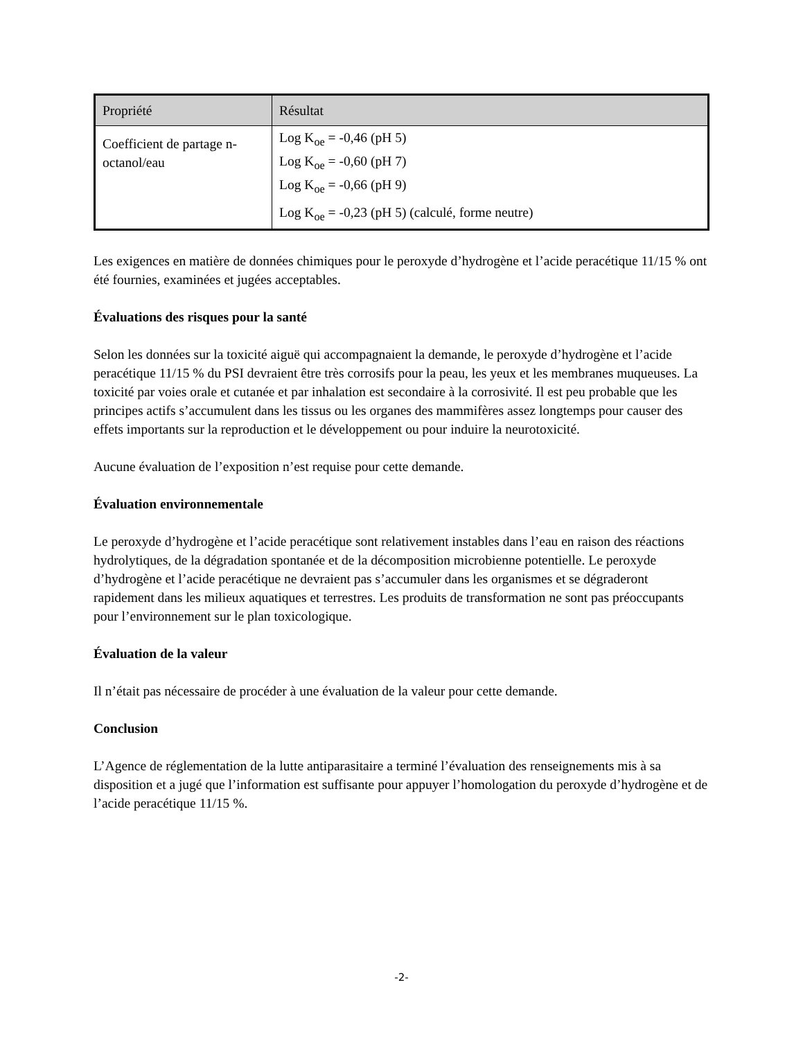| Propriété | Résultat |
| --- | --- |
| Coefficient de partage n-octanol/eau | Log K<sub>oe</sub> = -0,46 (pH 5) Log K<sub>oe</sub> = -0,60 (pH 7) Log K<sub>oe</sub> = -0,66 (pH 9) Log K<sub>oe</sub> = -0,23 (pH 5) (calculé, forme neutre) |
Les exigences en matière de données chimiques pour le peroxyde d’hydrogène et l’acide peracétique 11/15 % ont été fournies, examinées et jugées acceptables.
Évaluations des risques pour la santé
Selon les données sur la toxicité aiguë qui accompagnaient la demande, le peroxyde d’hydrogène et l’acide peracétique 11/15 % du PSI devraient être très corrosifs pour la peau, les yeux et les membranes muqueuses. La toxicité par voies orale et cutanée et par inhalation est secondaire à la corrosivité. Il est peu probable que les principes actifs s’accumulent dans les tissus ou les organes des mammifères assez longtemps pour causer des effets importants sur la reproduction et le développement ou pour induire la neurotoxicité.
Aucune évaluation de l’exposition n’est requise pour cette demande.
Évaluation environnementale
Le peroxyde d’hydrogène et l’acide peracétique sont relativement instables dans l’eau en raison des réactions hydrolytiques, de la dégradation spontanée et de la décomposition microbienne potentielle. Le peroxyde d’hydrogène et l’acide peracétique ne devraient pas s’accumuler dans les organismes et se dégraderont rapidement dans les milieux aquatiques et terrestres. Les produits de transformation ne sont pas préoccupants pour l’environnement sur le plan toxicologique.
Évaluation de la valeur
Il n’était pas nécessaire de procéder à une évaluation de la valeur pour cette demande.
Conclusion
L’Agence de réglementation de la lutte antiparasitaire a terminé l’évaluation des renseignements mis à sa disposition et a jugé que l’information est suffisante pour appuyer l’homologation du peroxyde d’hydrogène et de l’acide peracétique 11/15 %.
-2-